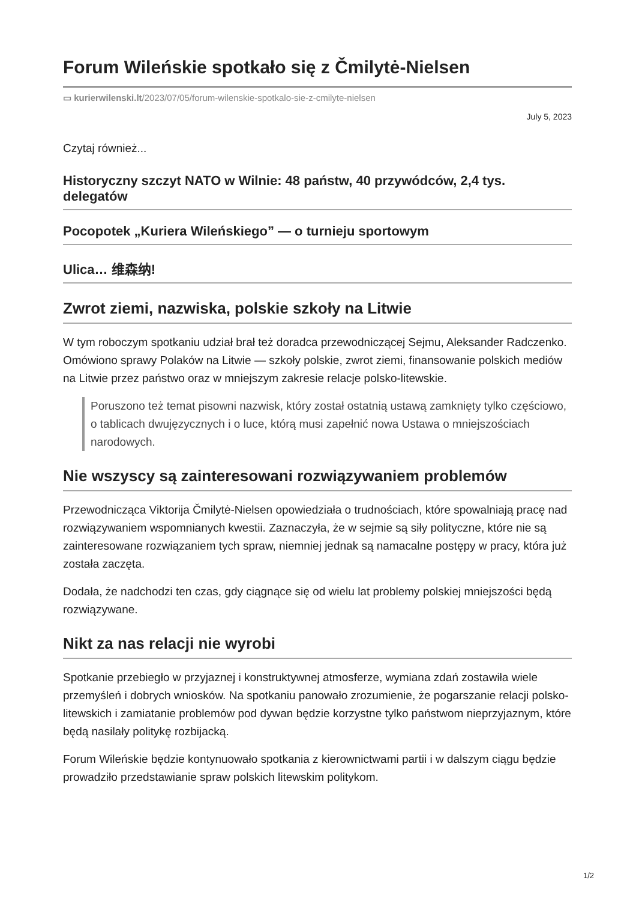Forum Wileńskie spotkało się z Čmilytė-Nielsen
▭ kurierwilenski.lt/2023/07/05/forum-wilenskie-spotkalo-sie-z-cmilyte-nielsen
July 5, 2023
Czytaj również...
Historyczny szczyt NATO w Wilnie: 48 państw, 40 przywódców, 2,4 tys. delegatów
Pocopotek „Kuriera Wileńskiego” — o turnieju sportowym
Ulica… 维森纳!
Zwrot ziemi, nazwiska, polskie szkoły na Litwie
W tym roboczym spotkaniu udział brał też doradca przewodniczącej Sejmu, Aleksander Radczenko. Omówiono sprawy Polaków na Litwie — szkoły polskie, zwrot ziemi, finansowanie polskich mediów na Litwie przez państwo oraz w mniejszym zakresie relacje polsko-litewskie.
Poruszono też temat pisowni nazwisk, który został ostatnią ustawą zamknięty tylko częściowo, o tablicach dwujęzycznych i o luce, którą musi zapełnić nowa Ustawa o mniejszościach narodowych.
Nie wszyscy są zainteresowani rozwiązywaniem problemów
Przewodnicząca Viktorija Čmilytė-Nielsen opowiedziała o trudnościach, które spowalniają pracę nad rozwiązywaniem wspomnianych kwestii. Zaznaczyła, że w sejmie są siły polityczne, które nie są zainteresowane rozwiązaniem tych spraw, niemniej jednak są namacalne postępy w pracy, która już została zaczęta.
Dodała, że nadchodzi ten czas, gdy ciągnące się od wielu lat problemy polskiej mniejszości będą rozwiązywane.
Nikt za nas relacji nie wyrobi
Spotkanie przebiegło w przyjaznej i konstruktywnej atmosferze, wymiana zdań zostawiła wiele przemyśleń i dobrych wniosków. Na spotkaniu panowało zrozumienie, że pogarszanie relacji polsko-litewskich i zamiatanie problemów pod dywan będzie korzystne tylko państwom nieprzyjaznym, które będą nasilały politykę rozbijacką.
Forum Wileńskie będzie kontynuowało spotkania z kierownictwami partii i w dalszym ciągu będzie prowadziło przedstawianie spraw polskich litewskim politykom.
1/2